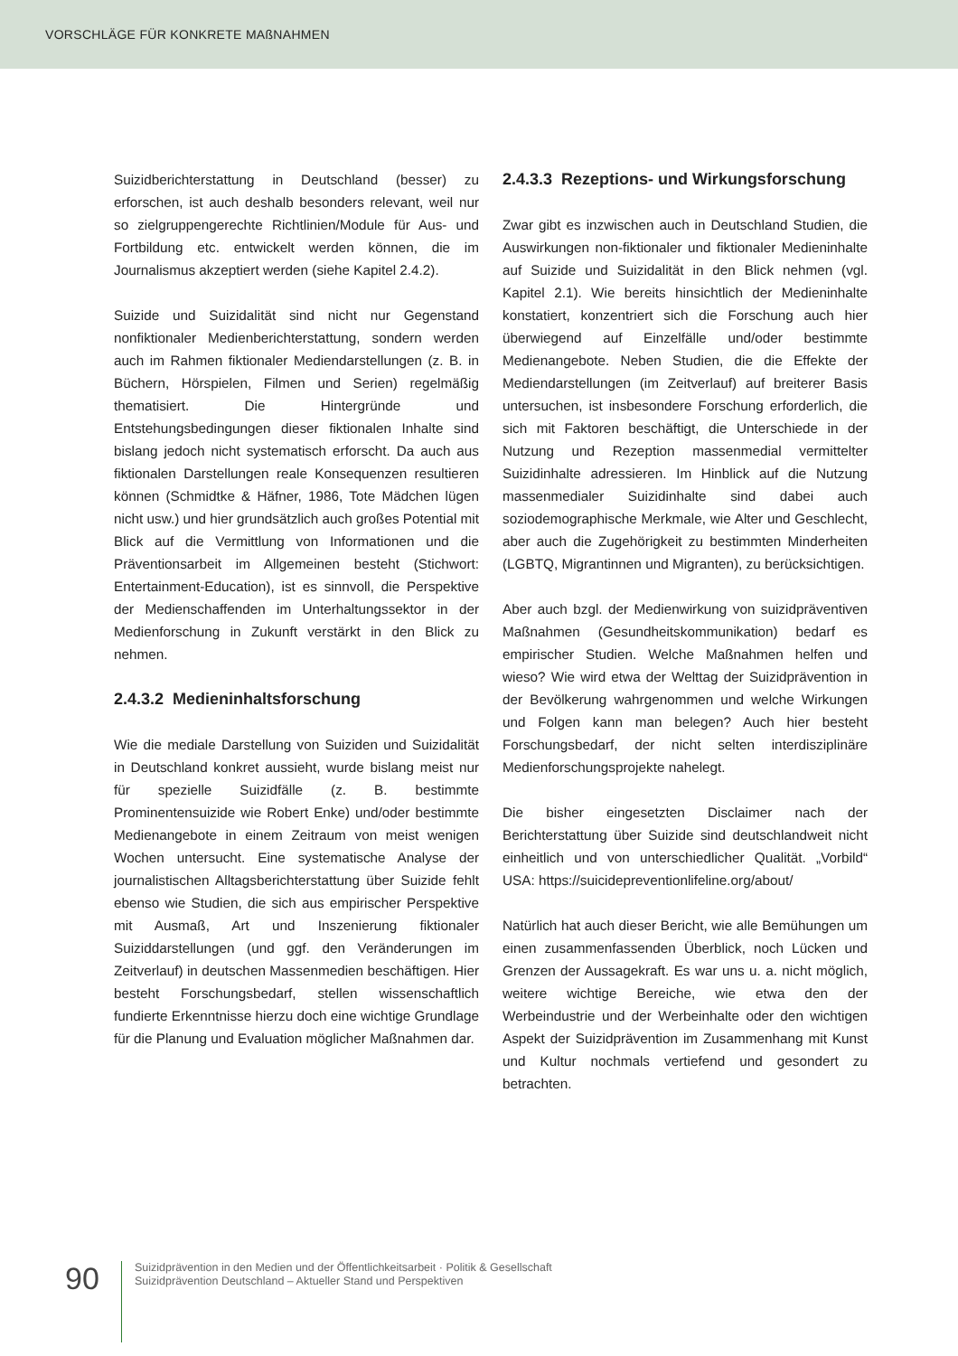VORSCHLÄGE FÜR KONKRETE MAßNAHMEN
Suizidberichterstattung in Deutschland (besser) zu erforschen, ist auch deshalb besonders relevant, weil nur so zielgruppengerechte Richtlinien/Module für Aus- und Fortbildung etc. entwickelt werden können, die im Journalismus akzeptiert werden (siehe Kapitel 2.4.2).
Suizide und Suizidalität sind nicht nur Gegenstand nonfiktionaler Medienberichterstattung, sondern werden auch im Rahmen fiktionaler Mediendarstellungen (z. B. in Büchern, Hörspielen, Filmen und Serien) regelmäßig thematisiert. Die Hintergründe und Entstehungsbedingungen dieser fiktionalen Inhalte sind bislang jedoch nicht systematisch erforscht. Da auch aus fiktionalen Darstellungen reale Konsequenzen resultieren können (Schmidtke & Häfner, 1986, Tote Mädchen lügen nicht usw.) und hier grundsätzlich auch großes Potential mit Blick auf die Vermittlung von Informationen und die Präventionsarbeit im Allgemeinen besteht (Stichwort: Entertainment-Education), ist es sinnvoll, die Perspektive der Medienschaffenden im Unterhaltungssektor in der Medienforschung in Zukunft verstärkt in den Blick zu nehmen.
2.4.3.2 Medieninhaltsforschung
Wie die mediale Darstellung von Suiziden und Suizidalität in Deutschland konkret aussieht, wurde bislang meist nur für spezielle Suizidfälle (z. B. bestimmte Prominentensuizide wie Robert Enke) und/oder bestimmte Medienangebote in einem Zeitraum von meist wenigen Wochen untersucht. Eine systematische Analyse der journalistischen Alltagsberichterstattung über Suizide fehlt ebenso wie Studien, die sich aus empirischer Perspektive mit Ausmaß, Art und Inszenierung fiktionaler Suiziddarstellungen (und ggf. den Veränderungen im Zeitverlauf) in deutschen Massenmedien beschäftigen. Hier besteht Forschungsbedarf, stellen wissenschaftlich fundierte Erkenntnisse hierzu doch eine wichtige Grundlage für die Planung und Evaluation möglicher Maßnahmen dar.
2.4.3.3 Rezeptions- und Wirkungsforschung
Zwar gibt es inzwischen auch in Deutschland Studien, die Auswirkungen non-fiktionaler und fiktionaler Medieninhalte auf Suizide und Suizidalität in den Blick nehmen (vgl. Kapitel 2.1). Wie bereits hinsichtlich der Medieninhalte konstatiert, konzentriert sich die Forschung auch hier überwiegend auf Einzelfälle und/oder bestimmte Medienangebote. Neben Studien, die die Effekte der Mediendarstellungen (im Zeitverlauf) auf breiterer Basis untersuchen, ist insbesondere Forschung erforderlich, die sich mit Faktoren beschäftigt, die Unterschiede in der Nutzung und Rezeption massenmedial vermittelter Suizidinhalte adressieren. Im Hinblick auf die Nutzung massenmedialer Suizidinhalte sind dabei auch soziodemographische Merkmale, wie Alter und Geschlecht, aber auch die Zugehörigkeit zu bestimmten Minderheiten (LGBTQ, Migrantinnen und Migranten), zu berücksichtigen.
Aber auch bzgl. der Medienwirkung von suizidpräventiven Maßnahmen (Gesundheitskommunikation) bedarf es empirischer Studien. Welche Maßnahmen helfen und wieso? Wie wird etwa der Welttag der Suizidprävention in der Bevölkerung wahrgenommen und welche Wirkungen und Folgen kann man belegen? Auch hier besteht Forschungsbedarf, der nicht selten interdisziplinäre Medienforschungsprojekte nahelegt.
Die bisher eingesetzten Disclaimer nach der Berichterstattung über Suizide sind deutschlandweit nicht einheitlich und von unterschiedlicher Qualität. „Vorbild“ USA: https://suicidepreventionlifeline.org/about/
Natürlich hat auch dieser Bericht, wie alle Bemühungen um einen zusammenfassenden Überblick, noch Lücken und Grenzen der Aussagekraft. Es war uns u. a. nicht möglich, weitere wichtige Bereiche, wie etwa den der Werbeindustrie und der Werbeinhalte oder den wichtigen Aspekt der Suizidprävention im Zusammenhang mit Kunst und Kultur nochmals vertiefend und gesondert zu betrachten.
90
Suizidprävention in den Medien und der Öffentlichkeitsarbeit · Politik & Gesellschaft
Suizidprävention Deutschland – Aktueller Stand und Perspektiven